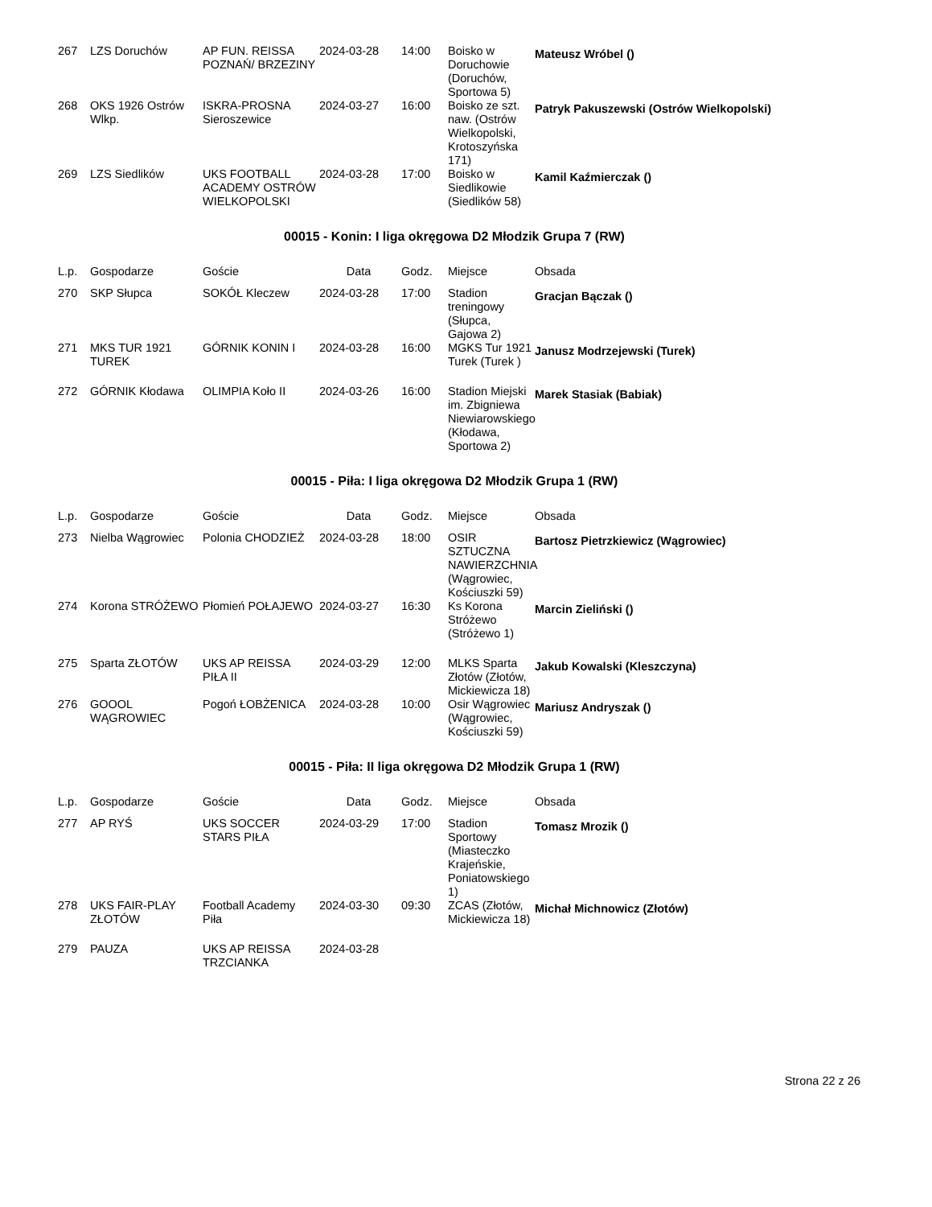| 267 | LZS Doruchów | AP FUN. REISSA POZNAŃ/ BRZEZINY | 2024-03-28 | 14:00 | Boisko w Doruchowie (Doruchów, Sportowa 5) | Mateusz Wróbel () |
| 268 | OKS 1926 Ostrów Wlkp. | ISKRA-PROSNA Sieroszewice | 2024-03-27 | 16:00 | Boisko ze szt. naw. (Ostrów Wielkopolski, Krotoszyńska 171) | Patryk Pakuszewski (Ostrów Wielkopolski) |
| 269 | LZS Siedlików | UKS FOOTBALL ACADEMY OSTRÓW WIELKOPOLSKI | 2024-03-28 | 17:00 | Boisko w Siedlikowie (Siedlików 58) | Kamil Kaźmierczak () |
00015 - Konin: I liga okręgowa D2 Młodzik Grupa 7 (RW)
| L.p. | Gospodarze | Goście | Data | Godz. | Miejsce | Obsada |
| --- | --- | --- | --- | --- | --- | --- |
| 270 | SKP Słupca | SOKÓŁ Kleczew | 2024-03-28 | 17:00 | Stadion treningowy (Słupca, Gajowa 2) | Gracjan Bączak () |
| 271 | MKS TUR 1921 TUREK | GÓRNIK KONIN I | 2024-03-28 | 16:00 | MGKS Tur 1921 Turek (Turek ) | Janusz Modrzejewski (Turek) |
| 272 | GÓRNIK Kłodawa | OLIMPIA Koło II | 2024-03-26 | 16:00 | Stadion Miejski im. Zbigniewa Niewiarowskiego (Kłodawa, Sportowa 2) | Marek Stasiak (Babiak) |
00015 - Piła: I liga okręgowa D2 Młodzik Grupa 1 (RW)
| L.p. | Gospodarze | Goście | Data | Godz. | Miejsce | Obsada |
| --- | --- | --- | --- | --- | --- | --- |
| 273 | Nielba Wągrowiec | Polonia CHODZIEŻ | 2024-03-28 | 18:00 | OSIR SZTUCZNA NAWIERZCHNIA (Wągrowiec, Kościuszki 59) | Bartosz Pietrzkiewicz (Wągrowiec) |
| 274 | Korona STRÓŻEWO | Płomień POŁAJEWO | 2024-03-27 | 16:30 | Ks Korona Stróżewo (Stróżewo 1) | Marcin Zieliński () |
| 275 | Sparta ZŁOTÓW | UKS AP REISSA PIŁA II | 2024-03-29 | 12:00 | MLKS Sparta Złotów (Złotów, Mickiewicza 18) | Jakub Kowalski (Kleszczyna) |
| 276 | GOOOL WĄGROWIEC | Pogoń ŁOBŻENICA | 2024-03-28 | 10:00 | Osir Wągrowiec (Wągrowiec, Kościuszki 59) | Mariusz Andryszak () |
00015 - Piła: II liga okręgowa D2 Młodzik Grupa 1 (RW)
| L.p. | Gospodarze | Goście | Data | Godz. | Miejsce | Obsada |
| --- | --- | --- | --- | --- | --- | --- |
| 277 | AP RYŚ | UKS SOCCER STARS PIŁA | 2024-03-29 | 17:00 | Stadion Sportowy (Miasteczko Krajeńskie, Poniatowskiego 1) | Tomasz Mrozik () |
| 278 | UKS FAIR-PLAY ZŁOTÓW | Football Academy Piła | 2024-03-30 | 09:30 | ZCAS (Złotów, Mickiewicza 18) | Michał Michnowicz (Złotów) |
| 279 | PAUZA | UKS AP REISSA TRZCIANKA | 2024-03-28 | | | |
Strona 22 z 26